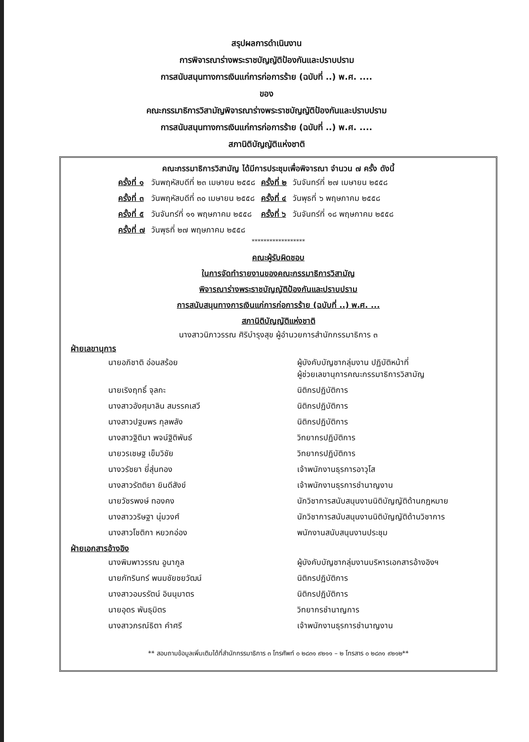สรุปผลการดำเนินงาน
การพิจารณาร่างพระราชบัญญัติป้องกันและปราบปราม
การสนับสนุนทางการเงินแก่การก่อการร้าย (ฉบับที่ ..) พ.ศ. ....
ของ
คณะกรรมาธิการวิสามัญพิจารณาร่างพระราชบัญญัติป้องกันและปราบปราม
การสนับสนุนทางการเงินแก่การก่อการร้าย (ฉบับที่ ..) พ.ศ. ....
สภานิติบัญญัติแห่งชาติ
คณะกรรมาธิการวิสามัญ ได้มีการประชุมเพื่อพิจารณา จำนวน ๗ ครั้ง ดังนี้
| ครั้งที่ ๑ | วันพฤหัสบดีที่ ๒๓ เมษายน ๒๕๕๘ | ครั้งที่ ๒ | วันจันทร์ที่ ๒๗ เมษายน ๒๕๕๘ |
| ครั้งที่ ๓ | วันพฤหัสบดีที่ ๓๐ เมษายน ๒๕๕๘ | ครั้งที่ ๔ | วันพุธที่ ๖ พฤษภาคม ๒๕๕๘ |
| ครั้งที่ ๕ | วันจันทร์ที่ ๑๑ พฤษภาคม ๒๕๕๘ | ครั้งที่ ๖ | วันจันทร์ที่ ๑๘ พฤษภาคม ๒๕๕๘ |
| ครั้งที่ ๗ | วันพุธที่ ๒๗ พฤษภาคม ๒๕๕๘ | | |
******************
คณะผู้รับผิดชอบ
ในการจัดทำรายงานของคณะกรรมาธิการวิสามัญ
พิจารณาร่างพระราชบัญญัติป้องกันและปราบปราม
การสนับสนุนทางการเงินแก่การก่อการร้าย (ฉบับที่ ..) พ.ศ. ...
สภานิติบัญญัติแห่งชาติ
นางสาวนิภาวรรณ ศิริบำรุงสุข ผู้อำนวยการสำนักกรรมาธิการ ๓
ฝ่ายเลขานุการ
| นายอภิชาติ อ่อนสร้อย | ผู้บังคับบัญชากลุ่มงาน ปฏิบัติหน้าที่ ผู้ช่วยเลขานุการคณะกรรมาธิการวิสามัญ |
| นายเริงฤทธิ์ จุลกะ | นิติกรปฏิบัติการ |
| นางสาวอังศุมาลิน สมรรคเสวี | นิติกรปฏิบัติการ |
| นางสาวปฐมพร กุลพลัง | นิติกรปฏิบัติการ |
| นางสาวฐิติมา พจน์ฐิติพันธ์ | วิทยากรปฏิบัติการ |
| นายวรเชษฐ เข็มวิชัย | วิทยากรปฏิบัติการ |
| นางวรัชยา ยี่สุ่นทอง | เจ้าพนักงานธุรการอาวุโส |
| นางสาวรัตติยา ยินดีสังข์ | เจ้าพนักงานธุรการชำนาญงาน |
| นายวัชรพงษ์ ทองคง | นักวิชาการสนับสนุนงานนิติบัญญัติด้านกฎหมาย |
| นางสาววริษฐา นุ่มวงศ์ | นักวิชาการสนับสนุนงานนิติบัญญัติด้านวิชาการ |
| นางสาวโชติกา หยวกอ่อง | พนักงานสนับสนุนงานประชุม |
ฝ่ายเอกสารอ้างอิง
| นางพิมพาวรรณ อูนากูล | ผู้บังคับบัญชากลุ่มงานบริหารเอกสารอ้างอิงฯ |
| นายภัทรินทร์ พนมชัยชยวัฒน์ | นิติกรปฏิบัติการ |
| นางสาวอมรรัตน์ อินนุมาตร | นิติกรปฏิบัติการ |
| นายอุดร พันธุมิตร | วิทยากรชำนาญการ |
| นางสาวภรณ์ธิตา คำศรี | เจ้าพนักงานธุรการชำนาญงาน |
** สอบถามข้อมูลเพิ่มเติมได้ที่สำนักกรรมาธิการ ๓ โทรศัพท์ ๐ ๒๘๓๑ ๙๒๑๑ – ๒ โทรสาร ๐ ๒๘๓๑ ๙๒๑๒**